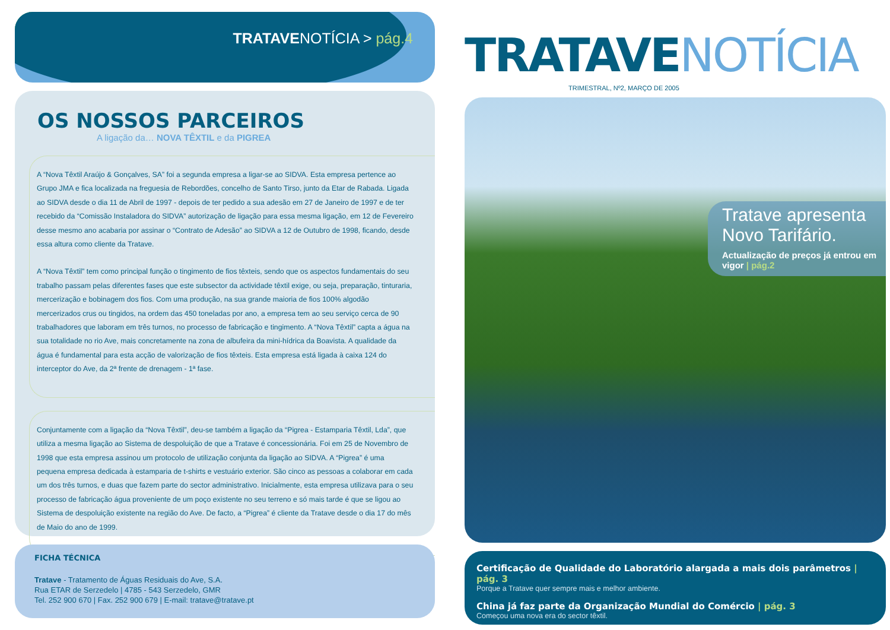TRATAVENOTÍCIA > pág.4
OS NOSSOS PARCEIROS
A ligação da… NOVA TÊXTIL e da PIGREA
A “Nova Têxtil Araújo & Gonçalves, SA” foi a segunda empresa a ligar-se ao SIDVA. Esta empresa pertence ao Grupo JMA e fica localizada na freguesia de Rebordões, concelho de Santo Tirso, junto da Etar de Rabada. Ligada ao SIDVA desde o dia 11 de Abril de 1997 - depois de ter pedido a sua adesão em 27 de Janeiro de 1997 e de ter recebido da “Comissão Instaladora do SIDVA” autorização de ligação para essa mesma ligação, em 12 de Fevereiro desse mesmo ano acabaria por assinar o “Contrato de Adesão” ao SIDVA a 12 de Outubro de 1998, ficando, desde essa altura como cliente da Tratave.
A “Nova Têxtil” tem como principal função o tingimento de fios têxteis, sendo que os aspectos fundamentais do seu trabalho passam pelas diferentes fases que este subsector da actividade têxtil exige, ou seja, preparação, tinturaria, mercerização e bobinagem dos fios. Com uma produção, na sua grande maioria de fios 100% algodão mercerizados crus ou tingidos, na ordem das 450 toneladas por ano, a empresa tem ao seu serviço cerca de 90 trabalhadores que laboram em três turnos, no processo de fabricação e tingimento. A “Nova Têxtil” capta a água na sua totalidade no rio Ave, mais concretamente na zona de albufeira da mini-hídrica da Boavista. A qualidade da água é fundamental para esta acção de valorização de fios têxteis. Esta empresa está ligada à caixa 124 do interceptor do Ave, da 2ª frente de drenagem - 1ª fase.
Conjuntamente com a ligação da “Nova Têxtil”, deu-se também a ligação da “Pigrea - Estamparia Têxtil, Lda”, que utiliza a mesma ligação ao Sistema de despoluição de que a Tratave é concessionária. Foi em 25 de Novembro de 1998 que esta empresa assinou um protocolo de utilização conjunta da ligação ao SIDVA. A “Pigrea” é uma pequena empresa dedicada à estamparia de t-shirts e vestuário exterior. São cinco as pessoas a colaborar em cada um dos três turnos, e duas que fazem parte do sector administrativo. Inicialmente, esta empresa utilizava para o seu processo de fabricação água proveniente de um poço existente no seu terreno e só mais tarde é que se ligou ao Sistema de despoluição existente na região do Ave. De facto, a “Pigrea” é cliente da Tratave desde o dia 17 do mês de Maio do ano de 1999.
FICHA TÉCNICA
Tratave - Tratamento de Águas Residuais do Ave, S.A.
Rua ETAR de Serzedelo | 4785 - 543 Serzedelo, GMR
Tel. 252 900 670 | Fax. 252 900 679 | E-mail: tratave@tratave.pt
TRATAVENOTÍCIA
TRIMESTRAL, Nº2, MARÇO DE 2005
Tratave apresenta Novo Tarifário.
Actualização de preços já entrou em vigor | pág.2
Certificação de Qualidade do Laboratório alargada a mais dois parâmetros | pág. 3
Porque a Tratave quer sempre mais e melhor ambiente.
China já faz parte da Organização Mundial do Comércio | pág. 3
Começou uma nova era do sector têxtil.